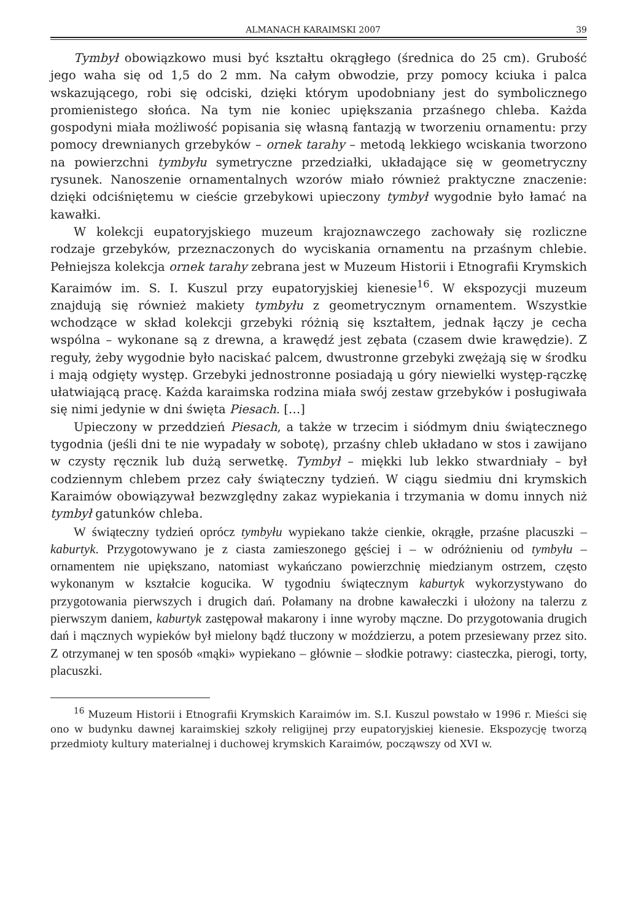ALMANACH KARAIMSKI 2007 39
Tymbył obowiązkowo musi być kształtu okrągłego (średnica do 25 cm). Grubość jego waha się od 1,5 do 2 mm. Na całym obwodzie, przy pomocy kciuka i palca wskazującego, robi się odciski, dzięki którym upodobniany jest do symbolicznego promienistego słońca. Na tym nie koniec upiększania przaśnego chleba. Każda gospodyni miała możliwość popisania się własną fantazją w tworzeniu ornamentu: przy pomocy drewnianych grzebyków – ornek tarahy – metodą lekkiego wciskania tworzono na powierzchni tymbyłu symetryczne przedziałki, układające się w geometryczny rysunek. Nanoszenie ornamentalnych wzorów miało również praktyczne znaczenie: dzięki odciśniętemu w cieście grzebykowi upieczony tymbył wygodnie było łamać na kawałki.
W kolekcji eupatoryjskiego muzeum krajoznawczego zachowały się rozliczne rodzaje grzebyków, przeznaczonych do wyciskania ornamentu na przaśnym chlebie. Pełniejsza kolekcja ornek tarahy zebrana jest w Muzeum Historii i Etnografii Krymskich Karaimów im. S. I. Kuszul przy eupatoryjskiej kienesie<sup>16</sup>. W ekspozycji muzeum znajdują się również makiety tymbyłu z geometrycznym ornamentem. Wszystkie wchodzące w skład kolekcji grzebyki różnią się kształtem, jednak łączy je cecha wspólna – wykonane są z drewna, a krawędź jest zębata (czasem dwie krawędzie). Z reguły, żeby wygodnie było naciskać palcem, dwustronne grzebyki zwężają się w środku i mają odgięty występ. Grzebyki jednostronne posiadają u góry niewielki występ-rączkę ułatwiającą pracę. Każda karaimska rodzina miała swój zestaw grzebyków i posługiwała się nimi jedynie w dni święta Piesach. […]
Upieczony w przeddzień Piesach, a także w trzecim i siódmym dniu świątecznego tygodnia (jeśli dni te nie wypadały w sobotę), przaśny chleb układano w stos i zawijano w czysty ręcznik lub dużą serwetkę. Tymbył – miękki lub lekko stwardniały – był codziennym chlebem przez cały świąteczny tydzień. W ciągu siedmiu dni krymskich Karaimów obowiązywał bezwzględny zakaz wypiekania i trzymania w domu innych niż tymbył gatunków chleba.
W świąteczny tydzień oprócz tymbyłu wypiekano także cienkie, okrągłe, przaśne placuszki – kaburtyk. Przygotowywano je z ciasta zamieszonego gęściej i – w odróżnieniu od tymbyłu – ornamentem nie upiększano, natomiast wykańczano powierzchnię miedzianym ostrzem, często wykonanym w kształcie kogucika. W tygodniu świątecznym kaburtyk wykorzystywano do przygotowania pierwszych i drugich dań. Połamany na drobne kawałeczki i ułożony na talerzu z pierwszym daniem, kaburtyk zastępował makarony i inne wyroby mączne. Do przygotowania drugich dań i mącznych wypieków był mielony bądź tłuczony w moździerzu, a potem przesiewany przez sito. Z otrzymanej w ten sposób «mąki» wypiekano – głównie – słodkie potrawy: ciasteczka, pierogi, torty, placuszki.
<sup>16</sup> Muzeum Historii i Etnografii Krymskich Karaimów im. S.I. Kuszul powstało w 1996 r. Mieści się ono w budynku dawnej karaimskiej szkoły religijnej przy eupatoryjskiej kienesie. Ekspozycję tworzą przedmioty kultury materialnej i duchowej krymskich Karaimów, począwszy od XVI w.